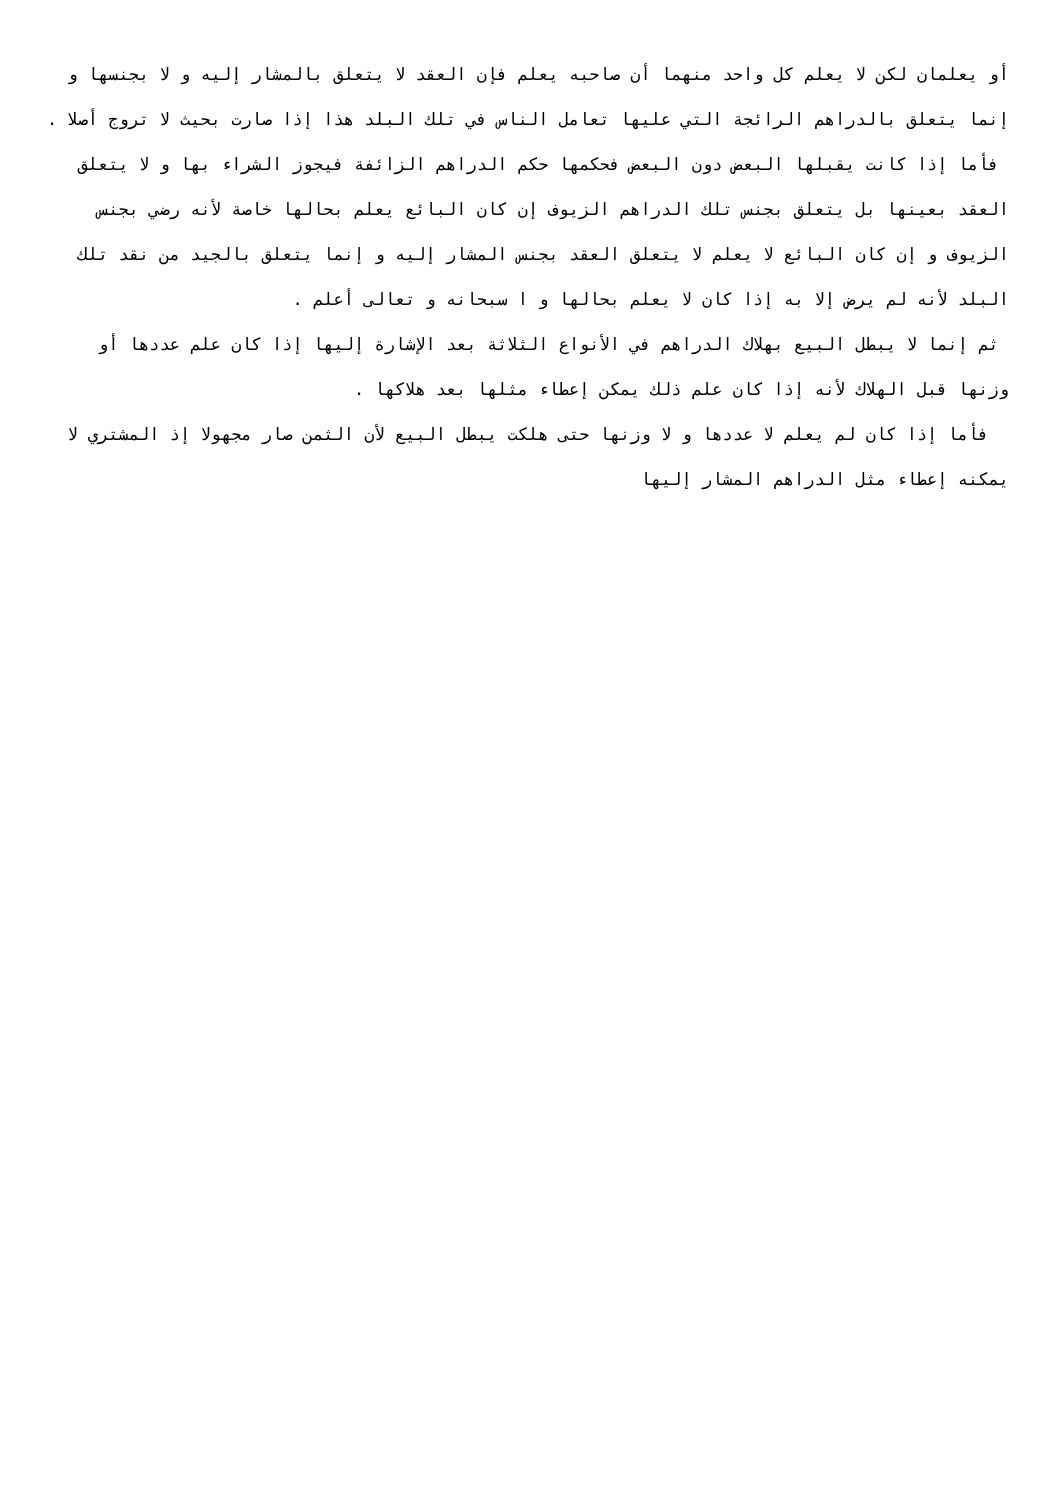أو يعلمان لكن لا يعلم كل واحد منهما أن صاحبه يعلم فإن العقد لا يتعلق بالمشار إليه و لا بجنسها و إنما يتعلق بالدراهم الرائجة التي عليها تعامل الناس في تلك البلد هذا إذا صارت بحيث لا تروج أصلا .
فأما إذا كانت يقبلها البعض دون البعض فحكمها حكم الدراهم الزائفة فيجوز الشراء بها و لا يتعلق العقد بعينها بل يتعلق بجنس تلك الدراهم الزيوف إن كان البائع يعلم بحالها خاصة لأنه رضي بجنس الزيوف و إن كان البائع لا يعلم لا يتعلق العقد بجنس المشار إليه و إنما يتعلق بالجيد من نقد تلك البلد لأنه لم يرض إلا به إذا كان لا يعلم بحالها و ا سبحانه و تعالى أعلم .
ثم إنما لا يبطل البيع بهلاك الدراهم في الأنواع الثلاثة بعد الإشارة إليها إذا كان علم عددها أو وزنها قبل الهلاك لأنه إذا كان علم ذلك يمكن إعطاء مثلها بعد هلاكها .
فأما إذا كان لم يعلم لا عددها و لا وزنها حتى هلكت يبطل البيع لأن الثمن صار مجهولا إذ المشتري لا يمكنه إعطاء مثل الدراهم المشار إليها